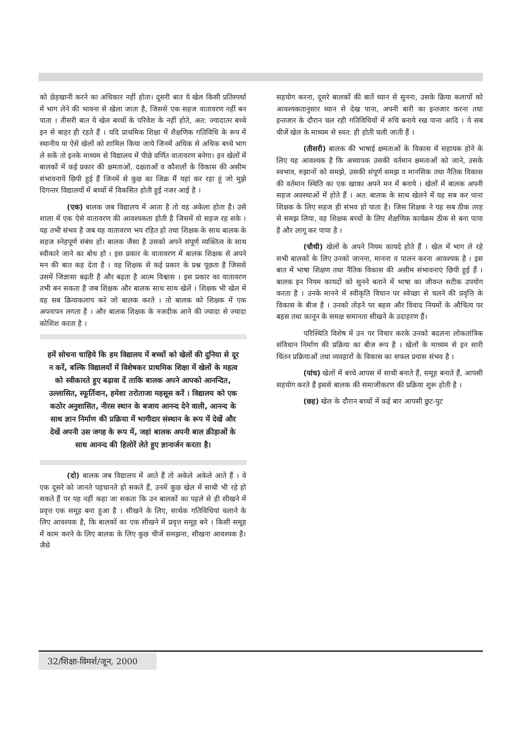को छेड़खानी करने का अधिकार नहीं होता। दूसरी बात ये खेल किसी प्रतिस्पर्धा में भाग लेने की भावना से खेला जाता है, जिससे एक सहज वातावरण नहीं बन पाता । तीसरी बात ये खेल बच्चों के परिवेश के नहीं होते, अत: ज्यादातर बच्चे इन से बाहर ही रहते हैं । यदि प्राथमिक शिक्षा में शैक्षणिक गतिविधि के रूप में स्थानीय या ऐसे खेलों को शामिल किया जाये जिनमें अधिक से अधिक बच्चे भाग ले सकें तो इनके माध्यम से विद्यालय में पीछे वर्णित वातावरण बनेगा। इन खेलों में बालकों में कई प्रकार की क्षमताओं, दक्षताओं व कौशलों के विकास की असीम संभावनायें छिपी हुई हैं जिनमें से कुछ का जिक्र मैं यहां कर रहा हूं जो मुझे दिगन्तर विद्यालयों में बच्चों में विकसित होती हुई नजर आई है ।
(एक) बालक जब विद्यालय में आता है तो वह अकेला होता है। उसे शाला में एक ऐसे वातावरण की आवश्यकता होती है जिसमें वो सहज रह सके । यह तभी संभव है जब यह वातावरण भय रहित हो तथा शिक्षक के साथ बालक के सहज स्नेहपूर्ण संबंध हों। बालक जैसा है उसको अपने संपूर्ण व्यक्तित्व के साथ स्वीकारे जाने का बोध हो । इस प्रकार के वातावरण में बालक शिक्षक से अपने मन की बात कह देता है । वह शिक्षक से कई प्रकार के प्रश्न पूछता है जिससे उसमें जिज्ञासा बढ़ती है और बढ़ता है आत्म विश्वास । इस प्रकार का वातावरण तभी बन सकता है जब शिक्षक और बालक साथ साथ खेलें । शिक्षक भी खेल में वह सब क्रियाकलाप करे जो बालक करते । तो बालक को शिक्षक में एक अपनापन लगता है । और बालक शिक्षक के नजदीक आने की ज्यादा से ज्यादा कोशिश करता है ।
हमें सोचना चाहिये कि हम विद्यालय में बच्चों को खेलों की दुनिया से दूर न करें, बल्कि विद्यालयों में विशेषकर प्राथमिक शिक्षा में खेलों के महत्व को स्वीकारते हुए बढ़ावा दें ताकि बालक अपने आपको आनन्दित, उल्लासित, स्फूर्तिवान, हमेशा तरोताजा महसूस करें । विद्यालय को एक कठोर अनुशासित, नीरस स्थान के बजाय आनन्द देने वाली, आनन्द के साथ ज्ञान निर्माण की प्रक्रिया में भागीदार संस्थान के रूप में देखें और देखें अपनी उस जगह के रूप में, जहां बालक अपनी बाल क्रीड़ाओं के साथ आनन्द की हिलोरें लेते हुए ज्ञानार्जन करता है।
(दो) बालक जब विद्यालय में आते हैं तो अकेले अकेले आते हैं । वे एक दूसरे को जानते पहचानते हो सकते हैं, उनमें कुछ खेल में साथी भी रहे हो सकते हैं पर यह नहीं कहा जा सकता कि उन बालकों का पहले से ही सीखने में प्रवृत्त एक समूह बना हुआ है । सीखने के लिए, सार्थक गतिविधियां चलाने के लिए आवश्यक है, कि बालकों का एक सीखने में प्रवृत्त समूह बने । किसी समूह में काम करने के लिए बालक के लिए कुछ चीजें समझना, सीखना आवश्यक है। जैसे
सहयोग करना, दूसरे बालकों की बातें ध्यान से सुनना, उसके क्रिया कलापों को आवश्यकतानुसार ध्यान से देख पाना, अपनी बारी का इन्तजार करना तथा इन्तजार के दौरान चल रही गतिविधियों में रुचि बनाये रख पाना आदि । ये सब चीजें खेल के माध्यम से स्वत: ही होती चली जाती हैं ।
(तीसरी) बालक की भाषाई क्षमताओं के विकास में सहायक होने के लिए यह आवश्यक है कि अध्यापक उसकी वर्तमान क्षमताओं को जाने, उसके स्वभाव, रुझानों को समझे, उसकी संपूर्ण समझ व मानसिक तथा नैतिक विकास की वर्तमान स्थिति का एक खाका अपने मन में बनाये । खेलों में बालक अपनी सहज अवस्थाओं में होते हैं । अत: बालक के साथ खेलने में यह सब कर पाना शिक्षक के लिए सहज ही संभव हो पाता है। जिस शिक्षक ने यह सब ठीक तरह से समझ लिया, वह शिक्षक बच्चों के लिए शैक्षणिक कार्यक्रम ठीक से बना पाया है और लागू कर पाया है ।
(चौथी) खेलों के अपने नियम कायदे होते हैं । खेल में भाग ले रहे सभी बालकों के लिए उनको जानना, मानना व पालन करना आवश्यक है । इस बात में भाषा शिक्षण तथा नैतिक विकास की असीम संभावनाएं छिपी हुई हैं । बालक इन नियम कायदों को सुनने बताने में भाषा का जीवन्त सटीक उपयोग करता है । उनके मानने में स्वीकृति विधान पर स्वेच्छा से चलने की प्रवृत्ति के विकास के बीज है । उनको तोड़ने पर बहस और विवाद नियमों के औचित्य पर बहस तथा कानून के समक्ष समानता सीखने के उदाहरण हैं।
परिस्थिति विशेष में उन पर विचार करके उनको बदलना लोकतांत्रिक संविधान निर्माण की प्रक्रिया का बीज रूप है । खेलों के माध्यम से इन सारी चिंतन प्रक्रियाओं तथा व्यवहारों के विकास का सफल प्रयास संभव है ।
(पांच) खेलों में बच्चे आपस में साथी बनाते हैं, समूह बनाते हैं, आपसी सहयोग करते हैं इससे बालक की समाजीकरण की प्रक्रिया शुरू होती है ।
(छह) खेल के दौरान बच्चों में कई बार आपसी छुट-पुट
32/शिक्षा-विमर्श/जून, 2000